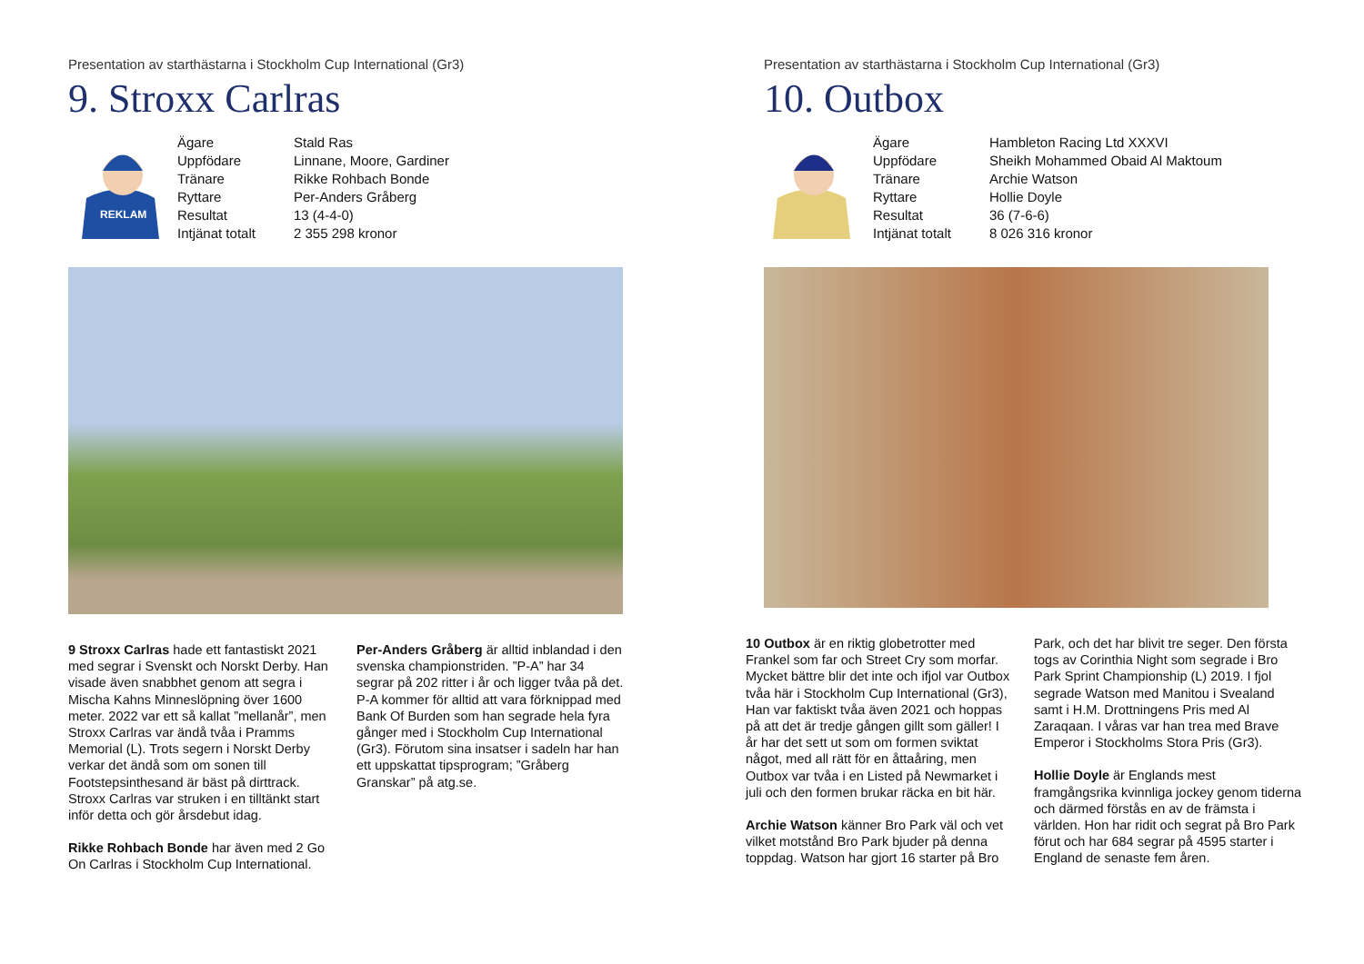Presentation av starthästarna i Stockholm Cup International (Gr3)
9. Stroxx Carlras
REKLAM
| Ägare | Stald Ras |
| Uppfödare | Linnane, Moore, Gardiner |
| Tränare | Rikke Rohbach Bonde |
| Ryttare | Per-Anders Gråberg |
| Resultat | 13 (4-4-0) |
| Intjänat totalt | 2 355 298 kronor |
9 Stroxx Carlras hade ett fantastiskt 2021 med segrar i Svenskt och Norskt Derby. Han visade även snabbhet genom att segra i Mischa Kahns Minneslöpning över 1600 meter. 2022 var ett så kallat ”mellanår”, men Stroxx Carlras var ändå tvåa i Pramms Memorial (L). Trots segern i Norskt Derby verkar det ändå som om sonen till Footstepsinthesand är bäst på dirttrack. Stroxx Carlras var struken i en tilltänkt start inför detta och gör årsdebut idag.
Rikke Rohbach Bonde har även med 2 Go On Carlras i Stockholm Cup International.
Per-Anders Gråberg är alltid inblandad i den svenska championstriden. ”P-A” har 34 segrar på 202 ritter i år och ligger tvåa på det. P-A kommer för alltid att vara förknippad med Bank Of Burden som han segrade hela fyra gånger med i Stockholm Cup International (Gr3). Förutom sina insatser i sadeln har han ett uppskattat tipsprogram; ”Gråberg Granskar” på atg.se.
Presentation av starthästarna i Stockholm Cup International (Gr3)
10. Outbox
| Ägare | Hambleton Racing Ltd XXXVI |
| Uppfödare | Sheikh Mohammed Obaid Al Maktoum |
| Tränare | Archie Watson |
| Ryttare | Hollie Doyle |
| Resultat | 36 (7-6-6) |
| Intjänat totalt | 8 026 316 kronor |
10 Outbox är en riktig globetrotter med Frankel som far och Street Cry som morfar. Mycket bättre blir det inte och ifjol var Outbox tvåa här i Stockholm Cup International (Gr3), Han var faktiskt tvåa även 2021 och hoppas på att det är tredje gången gillt som gäller! I år har det sett ut som om formen sviktat något, med all rätt för en åttaåring, men Outbox var tvåa i en Listed på Newmarket i juli och den formen brukar räcka en bit här.
Archie Watson känner Bro Park väl och vet vilket motstånd Bro Park bjuder på denna toppdag. Watson har gjort 16 starter på Bro
Park, och det har blivit tre seger. Den första togs av Corinthia Night som segrade i Bro Park Sprint Championship (L) 2019. I fjol segrade Watson med Manitou i Svealand samt i H.M. Drottningens Pris med Al Zaraqaan. I våras var han trea med Brave Emperor i Stockholms Stora Pris (Gr3).
Hollie Doyle är Englands mest framgångsrika kvinnliga jockey genom tiderna och därmed förstås en av de främsta i världen. Hon har ridit och segrat på Bro Park förut och har 684 segrar på 4595 starter i England de senaste fem åren.